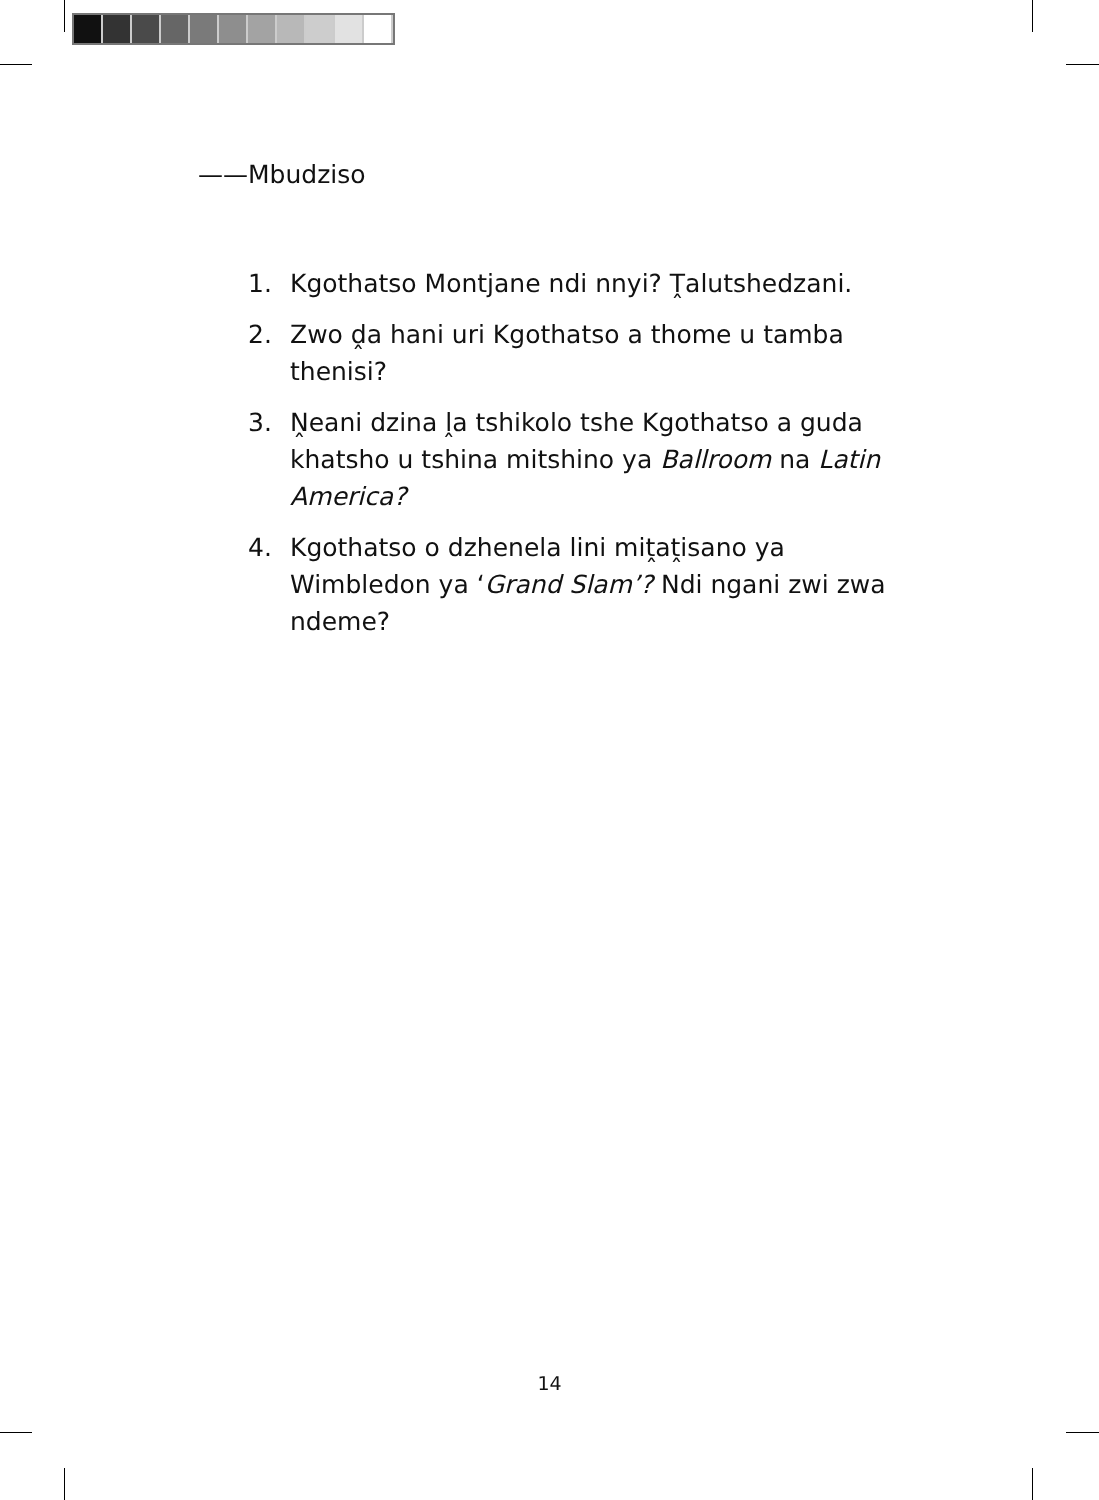——Mbudziso
1. Kgothatso Montjane ndi nnyi? Ṱalutshedzani.
2. Zwo ḓa hani uri Kgothatso a thome u tamba thenisi?
3. Ṋeani dzina ḽa tshikolo tshe Kgothatso a guda khatsho u tshina mitshino ya Ballroom na Latin America?
4. Kgothatso o dzhenela lini miṱaṱisano ya Wimbledon ya ‘Grand Slam’? Ndi ngani zwi zwa ndeme?
14